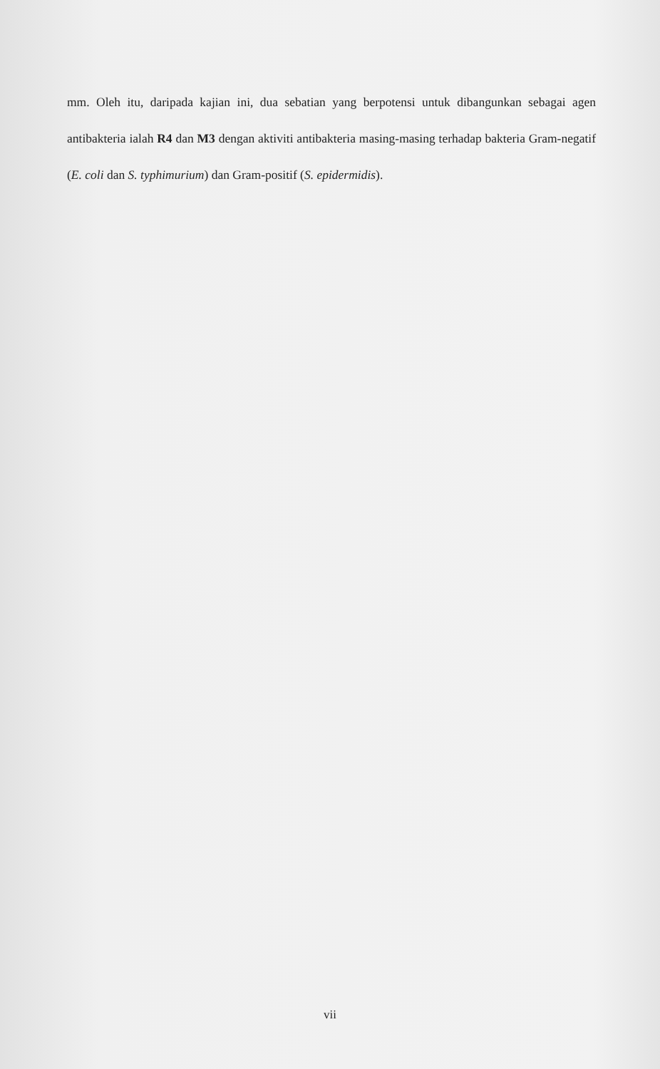mm. Oleh itu, daripada kajian ini, dua sebatian yang berpotensi untuk dibangunkan sebagai agen antibakteria ialah R4 dan M3 dengan aktiviti antibakteria masing-masing terhadap bakteria Gram-negatif (E. coli dan S. typhimurium) dan Gram-positif (S. epidermidis).
vii